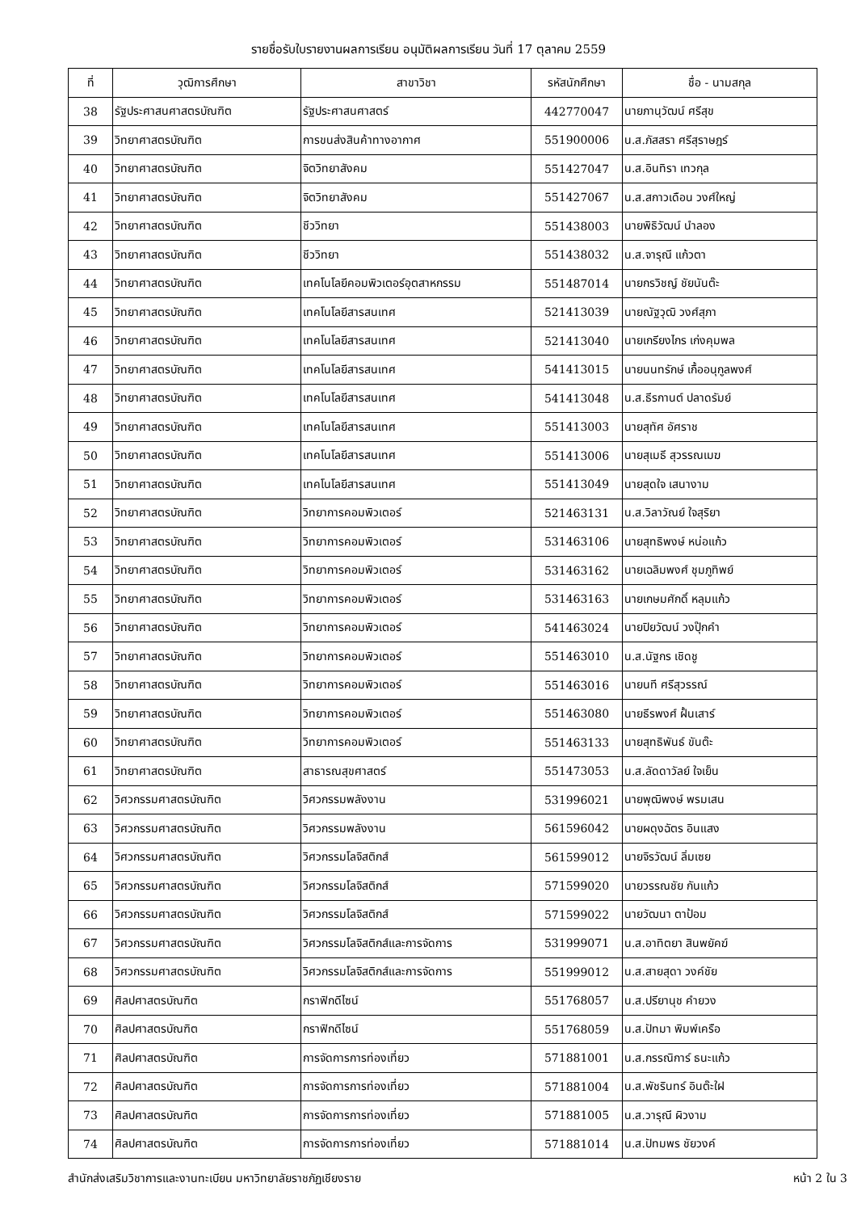รายชื่อรับใบรายงานผลการเรียน อนุมัติผลการเรียน วันที่ 17 ตุลาคม 2559
| ที่ | วุฒิการศึกษา | สาขาวิชา | รหัสนักศึกษา | ชื่อ - นามสกุล |
| --- | --- | --- | --- | --- |
| 38 | รัฐประศาสนศาสตรบัณฑิต | รัฐประศาสนศาสตร์ | 442770047 | นายภานุวัฒน์ ศรีสุข |
| 39 | วิทยาศาสตรบัณฑิต | การขนส่งสินค้าทางอากาศ | 551900006 | น.ส.ภัสสรา ศรีสุราษฎร์ |
| 40 | วิทยาศาสตรบัณฑิต | จิตวิทยาสังคม | 551427047 | น.ส.อินทิรา เทวกุล |
| 41 | วิทยาศาสตรบัณฑิต | จิตวิทยาสังคม | 551427067 | น.ส.สกาวเดือน วงศ์ใหญ่ |
| 42 | วิทยาศาสตรบัณฑิต | ชีววิทยา | 551438003 | นายพิธิวัฒน์ นำลอง |
| 43 | วิทยาศาสตรบัณฑิต | ชีววิทยา | 551438032 | น.ส.จารุณี แก้วตา |
| 44 | วิทยาศาสตรบัณฑิต | เทคโนโลยีคอมพิวเตอร์อุตสาหกรรม | 551487014 | นายกรวิชญ์ ชัยนันต๊ะ |
| 45 | วิทยาศาสตรบัณฑิต | เทคโนโลยีสารสนเทศ | 521413039 | นายณัฐวุฒิ วงศ์สุภา |
| 46 | วิทยาศาสตรบัณฑิต | เทคโนโลยีสารสนเทศ | 521413040 | นายเกรียงไกร เก่งคุมพล |
| 47 | วิทยาศาสตรบัณฑิต | เทคโนโลยีสารสนเทศ | 541413015 | นายนนทรักษ์ เกื้ออนุกูลพงศ์ |
| 48 | วิทยาศาสตรบัณฑิต | เทคโนโลยีสารสนเทศ | 541413048 | น.ส.ธีรกานต์ ปลาดรัมย์ |
| 49 | วิทยาศาสตรบัณฑิต | เทคโนโลยีสารสนเทศ | 551413003 | นายสุทัศ อัศราช |
| 50 | วิทยาศาสตรบัณฑิต | เทคโนโลยีสารสนเทศ | 551413006 | นายสุเมธี สุวรรณเมฆ |
| 51 | วิทยาศาสตรบัณฑิต | เทคโนโลยีสารสนเทศ | 551413049 | นายสุดใจ เสนางาม |
| 52 | วิทยาศาสตรบัณฑิต | วิทยาการคอมพิวเตอร์ | 521463131 | น.ส.วิลาวัณย์ ใจสุริยา |
| 53 | วิทยาศาสตรบัณฑิต | วิทยาการคอมพิวเตอร์ | 531463106 | นายสุทธิพงษ์ หน่อแก้ว |
| 54 | วิทยาศาสตรบัณฑิต | วิทยาการคอมพิวเตอร์ | 531463162 | นายเฉลิมพงศ์ ชุมภูทิพย์ |
| 55 | วิทยาศาสตรบัณฑิต | วิทยาการคอมพิวเตอร์ | 531463163 | นายเกษมศักดิ์ หลุมแก้ว |
| 56 | วิทยาศาสตรบัณฑิต | วิทยาการคอมพิวเตอร์ | 541463024 | นายปิยวัฒน์ วงปุ๊กคำ |
| 57 | วิทยาศาสตรบัณฑิต | วิทยาการคอมพิวเตอร์ | 551463010 | น.ส.นัฐกร เชิดชู |
| 58 | วิทยาศาสตรบัณฑิต | วิทยาการคอมพิวเตอร์ | 551463016 | นายนที ศรีสุวรรณ์ |
| 59 | วิทยาศาสตรบัณฑิต | วิทยาการคอมพิวเตอร์ | 551463080 | นายธีรพงศ์ ฝั้นเสาร์ |
| 60 | วิทยาศาสตรบัณฑิต | วิทยาการคอมพิวเตอร์ | 551463133 | นายสุทธิพันธ์ ขันต๊ะ |
| 61 | วิทยาศาสตรบัณฑิต | สาธารณสุขศาสตร์ | 551473053 | น.ส.ลัดดาวัลย์ ใจเย็น |
| 62 | วิศวกรรมศาสตรบัณฑิต | วิศวกรรมพลังงาน | 531996021 | นายพุฒิพงษ์ พรมเสน |
| 63 | วิศวกรรมศาสตรบัณฑิต | วิศวกรรมพลังงาน | 561596042 | นายผดุงฉัตร อินแสง |
| 64 | วิศวกรรมศาสตรบัณฑิต | วิศวกรรมโลจิสติกส์ | 561599012 | นายจิรวัฒน์ ลิ่มเซย |
| 65 | วิศวกรรมศาสตรบัณฑิต | วิศวกรรมโลจิสติกส์ | 571599020 | นายวรรณชัย กันแก้ว |
| 66 | วิศวกรรมศาสตรบัณฑิต | วิศวกรรมโลจิสติกส์ | 571599022 | นายวัฒนา ตาป้อม |
| 67 | วิศวกรรมศาสตรบัณฑิต | วิศวกรรมโลจิสติกส์และการจัดการ | 531999071 | น.ส.อาทิตยา สินพยัคฆ์ |
| 68 | วิศวกรรมศาสตรบัณฑิต | วิศวกรรมโลจิสติกส์และการจัดการ | 551999012 | น.ส.สายสุดา วงค์ชัย |
| 69 | ศิลปศาสตรบัณฑิต | กราฟิกดีไซน์ | 551768057 | น.ส.ปรียานุช คำยวง |
| 70 | ศิลปศาสตรบัณฑิต | กราฟิกดีไซน์ | 551768059 | น.ส.ปัทมา พิมพ์เครือ |
| 71 | ศิลปศาสตรบัณฑิต | การจัดการการท่องเที่ยว | 571881001 | น.ส.กรรณิการ์ ธนะแก้ว |
| 72 | ศิลปศาสตรบัณฑิต | การจัดการการท่องเที่ยว | 571881004 | น.ส.พัชรินทร์ อินต๊ะใฝ |
| 73 | ศิลปศาสตรบัณฑิต | การจัดการการท่องเที่ยว | 571881005 | น.ส.วารุณี ผิวงาม |
| 74 | ศิลปศาสตรบัณฑิต | การจัดการการท่องเที่ยว | 571881014 | น.ส.ปัทมพร ชัยวงค์ |
สำนักส่งเสริมวิชาการและงานทะเบียน มหาวิทยาลัยราชภัฏเชียงราย หน้า 2 ใน 3